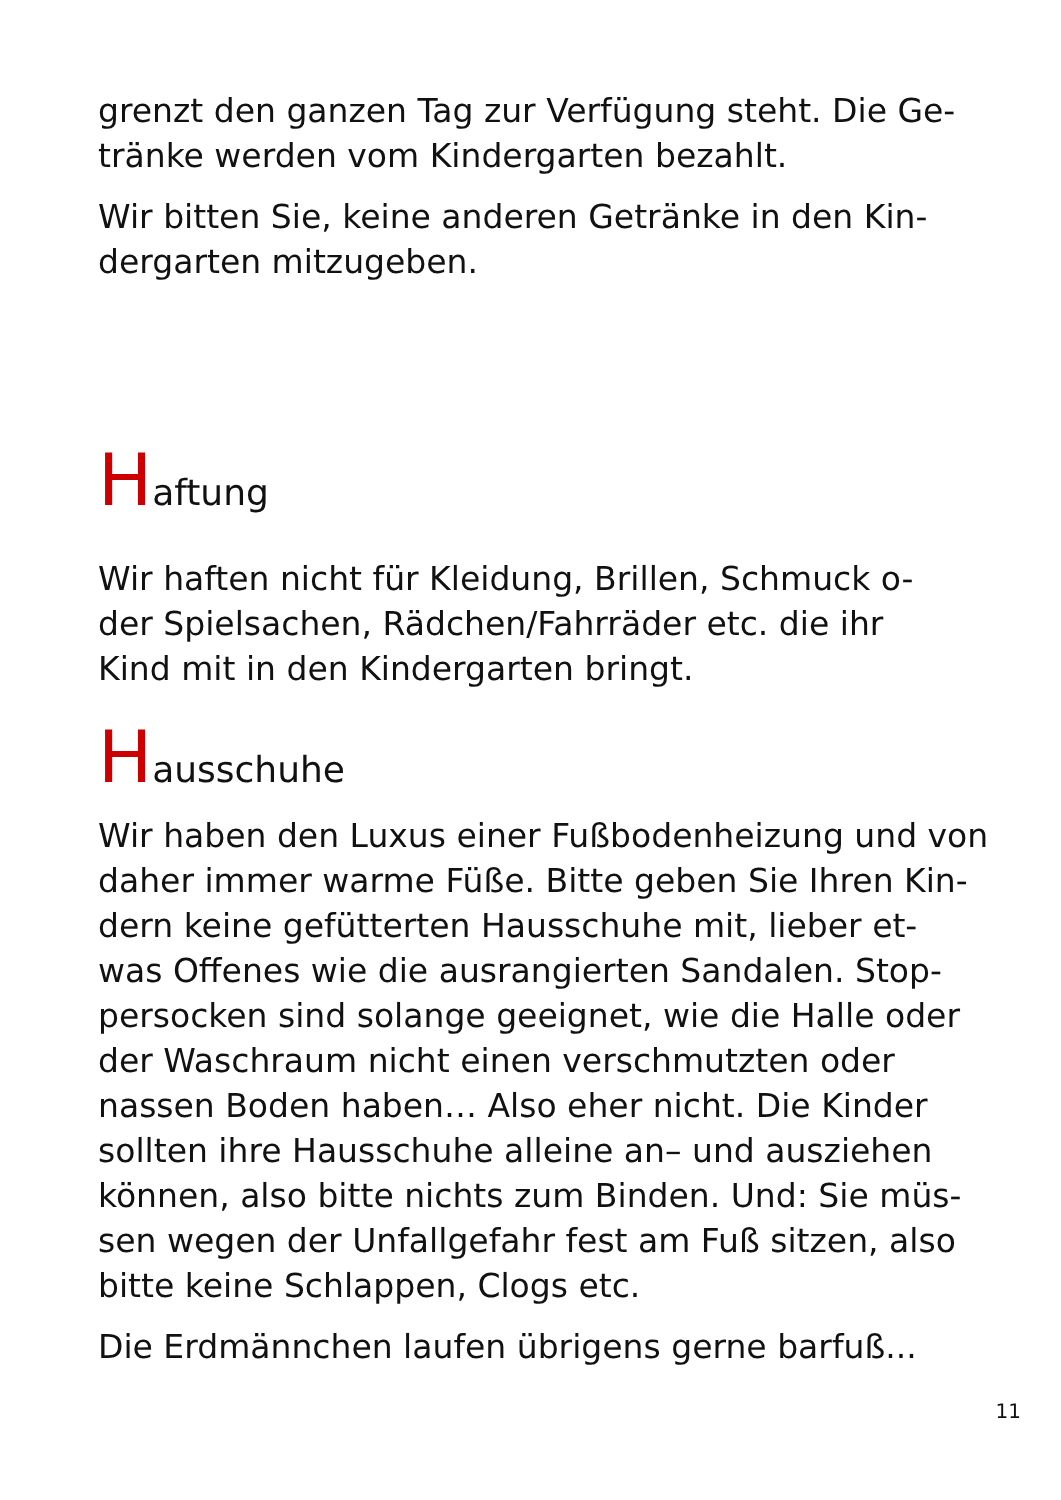grenzt den ganzen Tag zur Verfügung steht. Die Ge-
tränke werden vom Kindergarten bezahlt.
Wir bitten Sie, keine anderen Getränke in den Kin-
dergarten mitzugeben.
Haftung
Wir haften nicht für Kleidung, Brillen, Schmuck o-
der Spielsachen, Rädchen/Fahrräder etc. die ihr
Kind mit in den Kindergarten bringt.
Hausschuhe
Wir haben den Luxus einer Fußbodenheizung und von
daher immer warme Füße. Bitte geben Sie Ihren Kin-
dern keine gefütterten Hausschuhe mit, lieber et-
was Offenes wie die ausrangierten Sandalen. Stop-
persocken sind solange geeignet, wie die Halle oder
der Waschraum nicht einen verschmutzten oder
nassen Boden haben… Also eher nicht. Die Kinder
sollten ihre Hausschuhe alleine an– und ausziehen
können, also bitte nichts zum Binden. Und: Sie müs-
sen wegen der Unfallgefahr fest am Fuß sitzen, also
bitte keine Schlappen, Clogs etc.
Die Erdmännchen laufen übrigens gerne barfuß...
11